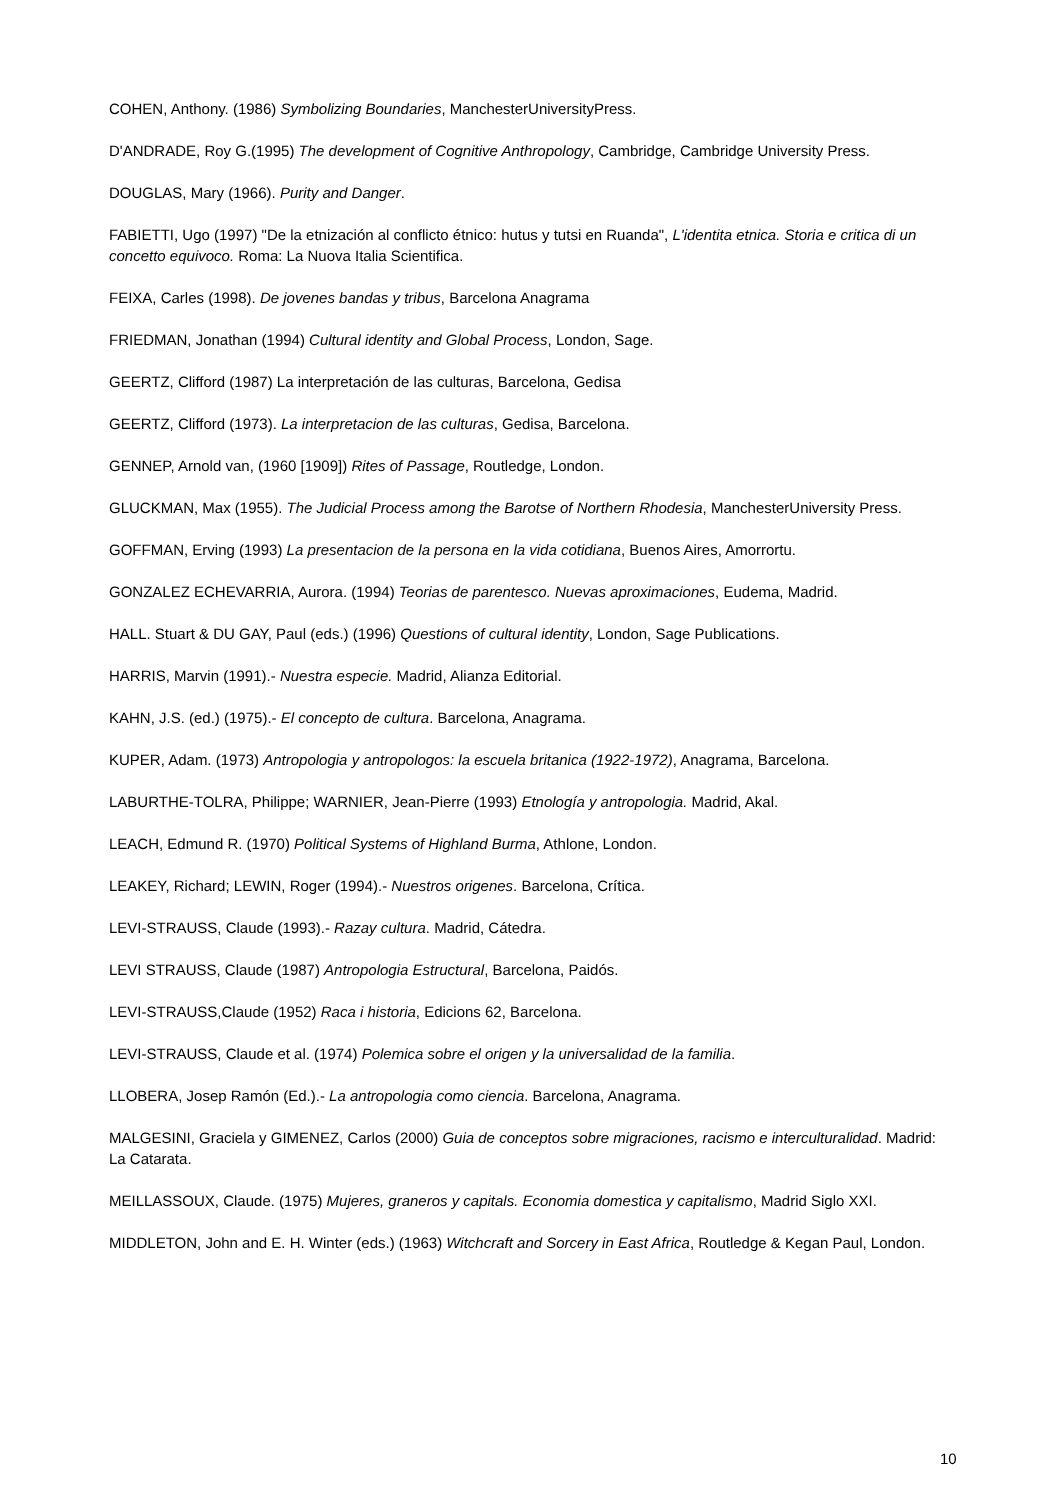COHEN, Anthony. (1986) Symbolizing Boundaries, ManchesterUniversityPress.
D'ANDRADE, Roy G.(1995) The development of Cognitive Anthropology, Cambridge, Cambridge University Press.
DOUGLAS, Mary (1966). Purity and Danger.
FABIETTI, Ugo (1997) "De la etnización al conflicto étnico: hutus y tutsi en Ruanda", L'identita etnica. Storia e critica di un concetto equivoco. Roma: La Nuova Italia Scientifica.
FEIXA, Carles (1998). De jovenes bandas y tribus, Barcelona Anagrama
FRIEDMAN, Jonathan (1994) Cultural identity and Global Process, London, Sage.
GEERTZ, Clifford (1987) La interpretación de las culturas, Barcelona, Gedisa
GEERTZ, Clifford (1973). La interpretacion de las culturas, Gedisa, Barcelona.
GENNEP, Arnold van, (1960 [1909]) Rites of Passage, Routledge, London.
GLUCKMAN, Max (1955). The Judicial Process among the Barotse of Northern Rhodesia, ManchesterUniversity Press.
GOFFMAN, Erving (1993) La presentacion de la persona en la vida cotidiana, Buenos Aires, Amorrortu.
GONZALEZ ECHEVARRIA, Aurora. (1994) Teorias de parentesco. Nuevas aproximaciones, Eudema, Madrid.
HALL. Stuart & DU GAY, Paul (eds.) (1996) Questions of cultural identity, London, Sage Publications.
HARRIS, Marvin (1991).- Nuestra especie. Madrid, Alianza Editorial.
KAHN, J.S. (ed.) (1975).- El concepto de cultura. Barcelona, Anagrama.
KUPER, Adam. (1973) Antropologia y antropologos: la escuela britanica (1922-1972), Anagrama, Barcelona.
LABURTHE-TOLRA, Philippe; WARNIER, Jean-Pierre (1993) Etnología y antropologia. Madrid, Akal.
LEACH, Edmund R. (1970) Political Systems of Highland Burma, Athlone, London.
LEAKEY, Richard; LEWIN, Roger (1994).- Nuestros origenes. Barcelona, Crítica.
LEVI-STRAUSS, Claude (1993).- Razay cultura. Madrid, Cátedra.
LEVI STRAUSS, Claude (1987) Antropologia Estructural, Barcelona, Paidós.
LEVI-STRAUSS,Claude (1952) Raca i historia, Edicions 62, Barcelona.
LEVI-STRAUSS, Claude et al. (1974) Polemica sobre el origen y la universalidad de la familia.
LLOBERA, Josep Ramón (Ed.).- La antropologia como ciencia. Barcelona, Anagrama.
MALGESINI, Graciela y GIMENEZ, Carlos (2000) Guia de conceptos sobre migraciones, racismo e interculturalidad. Madrid: La Catarata.
MEILLASSOUX, Claude. (1975) Mujeres, graneros y capitals. Economia domestica y capitalismo, Madrid Siglo XXI.
MIDDLETON, John and E. H. Winter (eds.) (1963) Witchcraft and Sorcery in East Africa, Routledge & Kegan Paul, London.
10